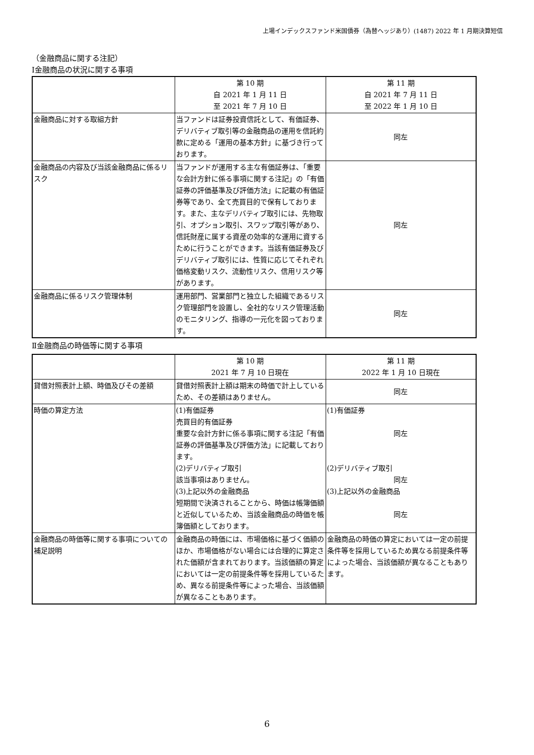上場インデックスファンド米国債券（為替ヘッジあり）(1487) 2022 年 1 月期決算短信
（金融商品に関する注記）
Ⅰ金融商品の状況に関する事項
| | 第 10 期 自 2021 年 1 月 11 日 至 2021 年 7 月 10 日 | 第 11 期 自 2021 年 7 月 11 日 至 2022 年 1 月 10 日 |
| --- | --- | --- |
| 金融商品に対する取組方針 | 当ファンドは証券投資信託として、有価証券、デリバティブ取引等の金融商品の運用を信託約款に定める「運用の基本方針」に基づき行っております。 | 同左 |
| 金融商品の内容及び当該金融商品に係るリスク | 当ファンドが運用する主な有価証券は、「重要な会計方針に係る事項に関する注記」の「有価証券の評価基準及び評価方法」に記載の有価証券等であり、全て売買目的で保有しております。また、主なデリバティブ取引には、先物取引、オプション取引、スワップ取引等があり、信託財産に属する資産の効率的な運用に資するために行うことができます。当該有価証券及びデリバティブ取引には、性質に応じてそれぞれ価格変動リスク、流動性リスク、信用リスク等があります。 | 同左 |
| 金融商品に係るリスク管理体制 | 運用部門、営業部門と独立した組織であるリスク管理部門を設置し、全社的なリスク管理活動のモニタリング、指導の一元化を図っております。 | 同左 |
Ⅱ金融商品の時価等に関する事項
| | 第 10 期 2021 年 7 月 10 日現在 | 第 11 期 2022 年 1 月 10 日現在 |
| --- | --- | --- |
| 貸借対照表計上額、時価及びその差額 | 貸借対照表計上額は期末の時価で計上しているため、その差額はありません。 | 同左 |
| 時価の算定方法 | (1)有価証券 売買目的有価証券 重要な会計方針に係る事項に関する注記「有価証券の評価基準及び評価方法」に記載しております。 (2)デリバティブ取引 該当事項はありません。 (3)上記以外の金融商品 短期間で決済されることから、時価は帳簿価額と近似しているため、当該金融商品の時価を帳簿価額としております。 | (1)有価証券 同左 (2)デリバティブ取引 同左 (3)上記以外の金融商品 同左 |
| 金融商品の時価等に関する事項についての補足説明 | 金融商品の時価には、市場価格に基づく価額のほか、市場価格がない場合には合理的に算定された価額が含まれております。当該価額の算定においては一定の前提条件等を採用しているため、異なる前提条件等によった場合、当該価額が異なることもあります。 | 金融商品の時価の算定においては一定の前提条件等を採用しているため異なる前提条件等によった場合、当該価額が異なることもあります。 |
6